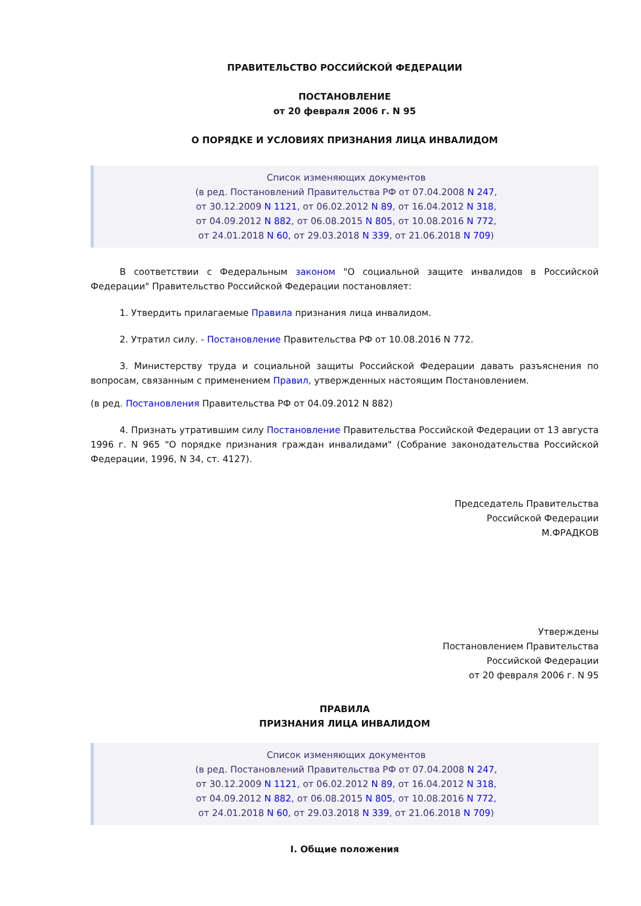ПРАВИТЕЛЬСТВО РОССИЙСКОЙ ФЕДЕРАЦИИ
ПОСТАНОВЛЕНИЕ
от 20 февраля 2006 г. N 95
О ПОРЯДКЕ И УСЛОВИЯХ ПРИЗНАНИЯ ЛИЦА ИНВАЛИДОМ
Список изменяющих документов
(в ред. Постановлений Правительства РФ от 07.04.2008 N 247,
от 30.12.2009 N 1121, от 06.02.2012 N 89, от 16.04.2012 N 318,
от 04.09.2012 N 882, от 06.08.2015 N 805, от 10.08.2016 N 772,
от 24.01.2018 N 60, от 29.03.2018 N 339, от 21.06.2018 N 709)
В соответствии с Федеральным законом "О социальной защите инвалидов в Российской Федерации" Правительство Российской Федерации постановляет:
1. Утвердить прилагаемые Правила признания лица инвалидом.
2. Утратил силу. - Постановление Правительства РФ от 10.08.2016 N 772.
3. Министерству труда и социальной защиты Российской Федерации давать разъяснения по вопросам, связанным с применением Правил, утвержденных настоящим Постановлением.
(в ред. Постановления Правительства РФ от 04.09.2012 N 882)
4. Признать утратившим силу Постановление Правительства Российской Федерации от 13 августа 1996 г. N 965 "О порядке признания граждан инвалидами" (Собрание законодательства Российской Федерации, 1996, N 34, ст. 4127).
Председатель Правительства
Российской Федерации
М.ФРАДКОВ
Утверждены
Постановлением Правительства
Российской Федерации
от 20 февраля 2006 г. N 95
ПРАВИЛА
ПРИЗНАНИЯ ЛИЦА ИНВАЛИДОМ
Список изменяющих документов
(в ред. Постановлений Правительства РФ от 07.04.2008 N 247,
от 30.12.2009 N 1121, от 06.02.2012 N 89, от 16.04.2012 N 318,
от 04.09.2012 N 882, от 06.08.2015 N 805, от 10.08.2016 N 772,
от 24.01.2018 N 60, от 29.03.2018 N 339, от 21.06.2018 N 709)
I. Общие положения